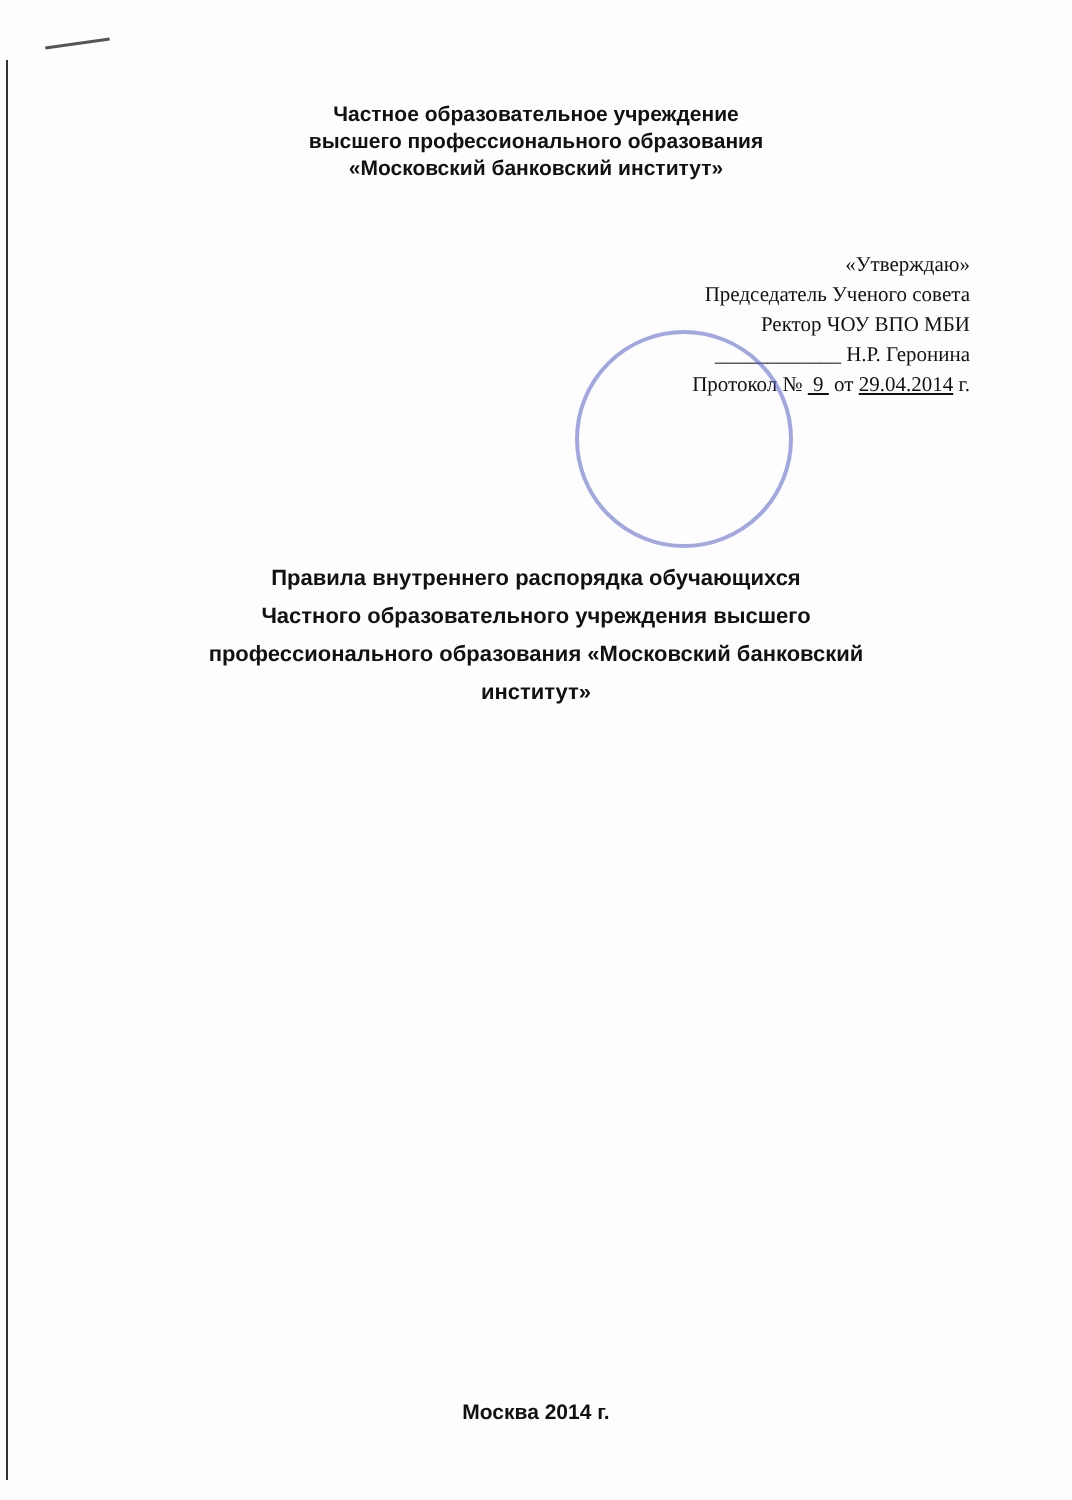Частное образовательное учреждение
высшего профессионального образования
«Московский банковский институт»
«Утверждаю»
Председатель Ученого совета
Ректор ЧОУ ВПО МБИ
____________ Н.Р. Геронина
Протокол № 9 от 29.04.2014 г.
Правила внутреннего распорядка обучающихся
Частного образовательного учреждения высшего
профессионального образования «Московский банковский
институт»
Москва 2014 г.